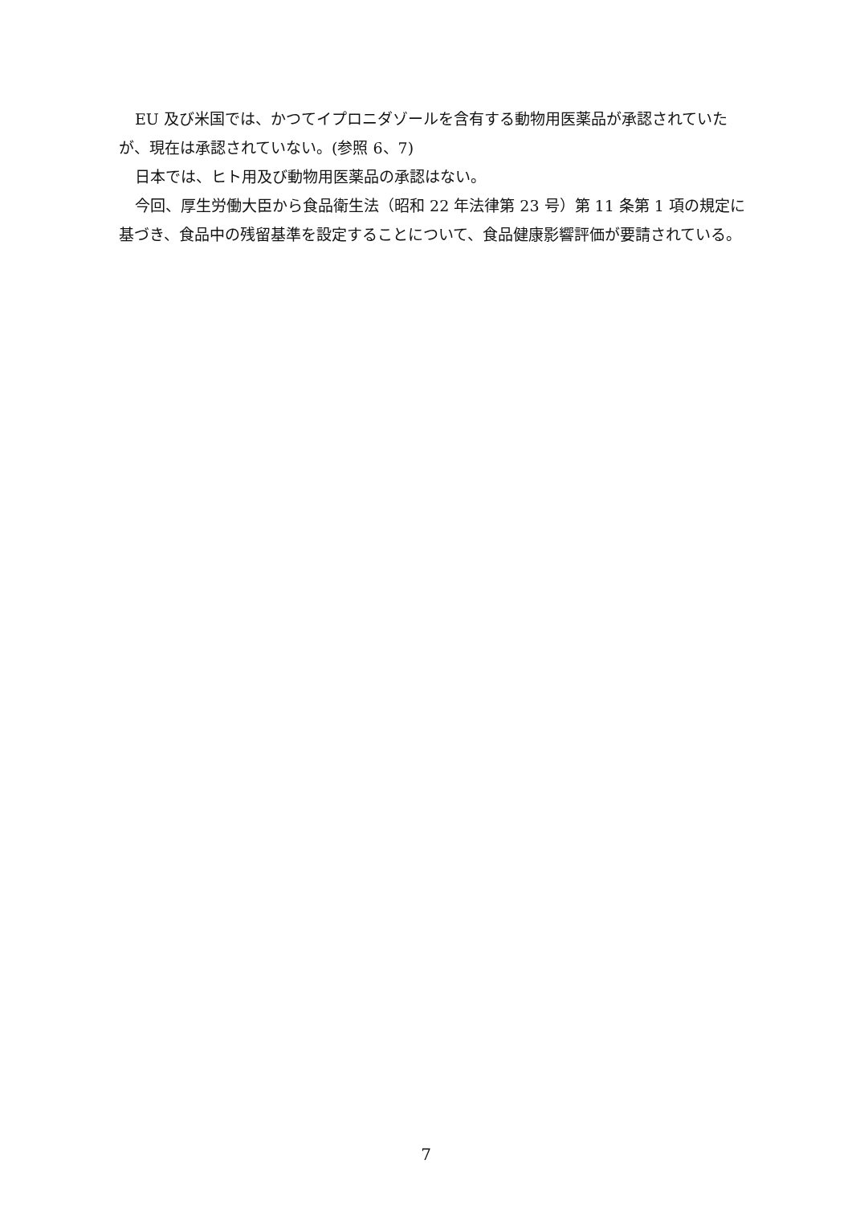EU 及び米国では、かつてイプロニダゾールを含有する動物用医薬品が承認されていたが、現在は承認されていない。(参照 6、7)
日本では、ヒト用及び動物用医薬品の承認はない。
今回、厚生労働大臣から食品衛生法（昭和 22 年法律第 23 号）第 11 条第 1 項の規定に基づき、食品中の残留基準を設定することについて、食品健康影響評価が要請されている。
7